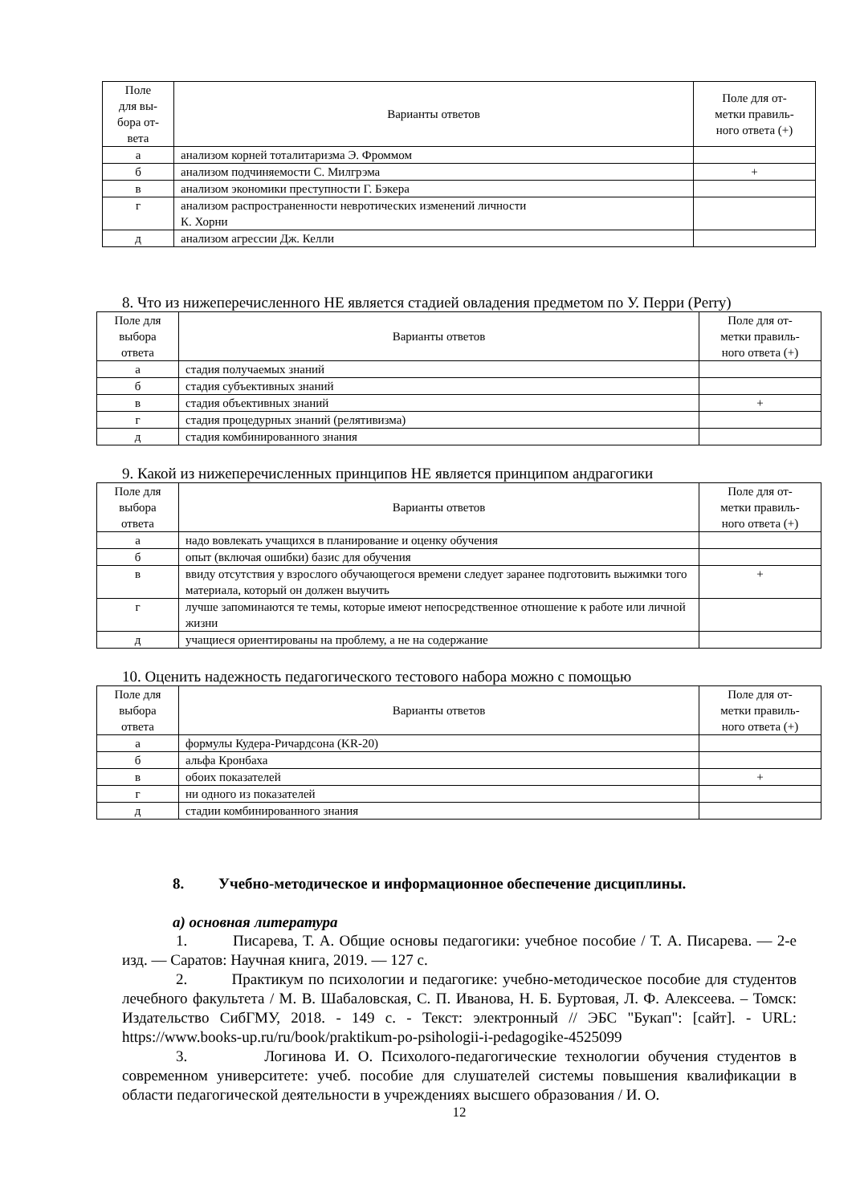| Поле для вы- бора от- вета | Варианты ответов | Поле для от- метки правиль- ного ответа (+) |
| а | анализом корней тоталитаризма Э. Фроммом | |
| б | анализом подчиняемости С. Милгрэма | + |
| в | анализом экономики преступности Г. Бэкера | |
| г | анализом распространенности невротических изменений личности К. Хорни | |
| д | анализом агрессии Дж. Келли | |
8. Что из нижеперечисленного НЕ является стадией овладения предметом по У. Перри (Perry)
| Поле для выбора ответа | Варианты ответов | Поле для от- метки правиль- ного ответа (+) |
| а | стадия получаемых знаний | |
| б | стадия субъективных знаний | |
| в | стадия объективных знаний | + |
| г | стадия процедурных знаний (релятивизма) | |
| д | стадия комбинированного знания | |
9. Какой из нижеперечисленных принципов НЕ является принципом андрагогики
| Поле для выбора ответа | Варианты ответов | Поле для от- метки правиль- ного ответа (+) |
| а | надо вовлекать учащихся в планирование и оценку обучения | |
| б | опыт (включая ошибки) базис для обучения | |
| в | ввиду отсутствия у взрослого обучающегося времени следует заранее подготовить выжимки того материала, который он должен выучить | + |
| г | лучше запоминаются те темы, которые имеют непосредственное отношение к работе или личной жизни | |
| д | учащиеся ориентированы на проблему, а не на содержание | |
10. Оценить надежность педагогического тестового набора можно с помощью
| Поле для выбора ответа | Варианты ответов | Поле для от- метки правиль- ного ответа (+) |
| а | формулы Кудера-Ричардсона (KR-20) | |
| б | альфа Кронбаха | |
| в | обоих показателей | + |
| г | ни одного из показателей | |
| д | стадии комбинированного знания | |
8. Учебно-методическое и информационное обеспечение дисциплины.
а) основная литература
1. Писарева, Т. А. Общие основы педагогики: учебное пособие / Т. А. Писарева. — 2-е изд. — Саратов: Научная книга, 2019. — 127 с.
2. Практикум по психологии и педагогике: учебно-методическое пособие для студентов лечебного факультета / М. В. Шабаловская, С. П. Иванова, Н. Б. Буртовая, Л. Ф. Алексеева. – Томск: Издательство СибГМУ, 2018. - 149 с. - Текст: электронный // ЭБС "Букап": [сайт]. - URL: https://www.books-up.ru/ru/book/praktikum-po-psihologii-i-pedagogike-4525099
3. Логинова И. О. Психолого-педагогические технологии обучения студентов в современном университете: учеб. пособие для слушателей системы повышения квалификации в области педагогической деятельности в учреждениях высшего образования / И. О.
12